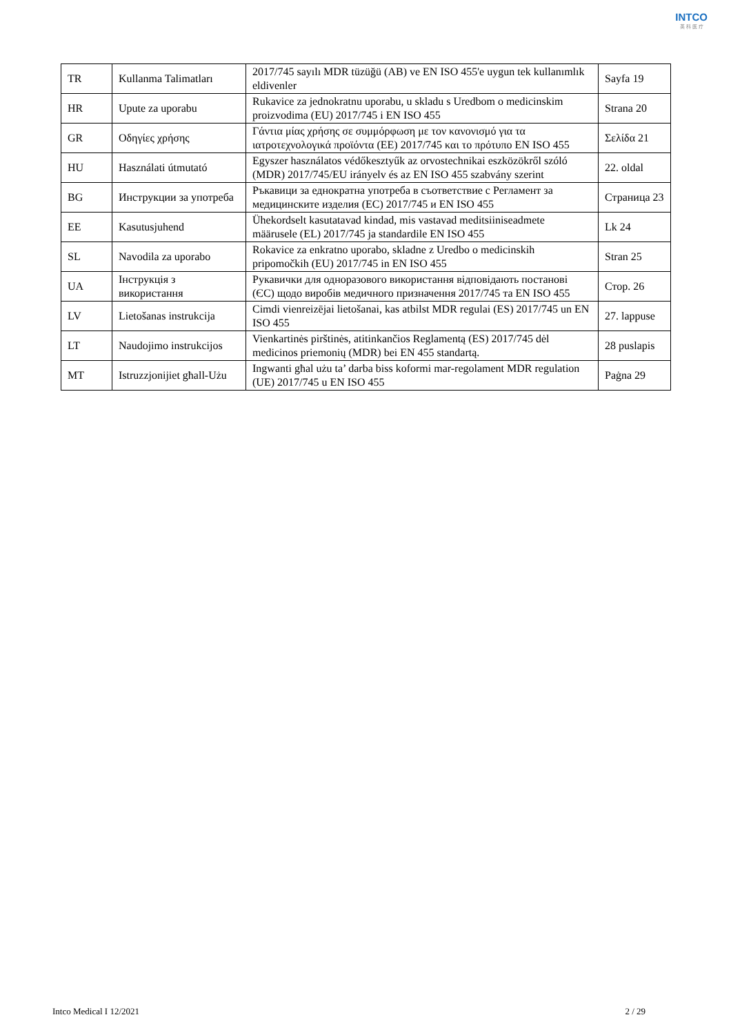INTCO
英 科 医 疗
| TR | Kullanma Talimatları | 2017/745 sayılı MDR tüzüğü (AB) ve EN ISO 455'e uygun tek kullanımlık eldivenler | Sayfa 19 |
| HR | Upute za uporabu | Rukavice za jednokratnu uporabu, u skladu s Uredbom o medicinskim proizvodima (EU) 2017/745 i EN ISO 455 | Strana 20 |
| GR | Οδηγίες χρήσης | Γάντια μίας χρήσης σε συμμόρφωση με τον κανονισμό για τα ιατροτεχνολογικά προϊόντα (ΕΕ) 2017/745 και το πρότυπο EN ISO 455 | Σελίδα 21 |
| HU | Használati útmutató | Egyszer használatos védőkesztyűk az orvostechnikai eszközökről szóló (MDR) 2017/745/EU irányelv és az EN ISO 455 szabvány szerint | 22. oldal |
| BG | Инструкции за употреба | Ръкавици за еднократна употреба в съответствие с Регламент за медицинските изделия (ЕС) 2017/745 и EN ISO 455 | Страница 23 |
| EE | Kasutusjuhend | Ühekordselt kasutatavad kindad, mis vastavad meditsiiniseadmete määrusele (EL) 2017/745 ja standardile EN ISO 455 | Lk 24 |
| SL | Navodila za uporabo | Rokavice za enkratno uporabo, skladne z Uredbo o medicinskih pripomočkih (EU) 2017/745 in EN ISO 455 | Stran 25 |
| UA | Інструкція з використання | Рукавички для одноразового використання відповідають постанові (ЄС) щодо виробів медичного призначення 2017/745 та EN ISO 455 | Стор. 26 |
| LV | Lietošanas instrukcija | Cimdi vienreizējai lietošanai, kas atbilst MDR regulai (ES) 2017/745 un EN ISO 455 | 27. lappuse |
| LT | Naudojimo instrukcijos | Vienkartinės pirštinės, atitinkančios Reglamentą (ES) 2017/745 dėl medicinos priemonių (MDR) bei EN 455 standartą. | 28 puslapis |
| MT | Istruzzjonijiet għall-Użu | Ingwanti għal użu ta’ darba biss koformi mar-regolament MDR regulation (UE) 2017/745 u EN ISO 455 | Paġna 29 |
Intco Medical I 12/2021 2 / 29